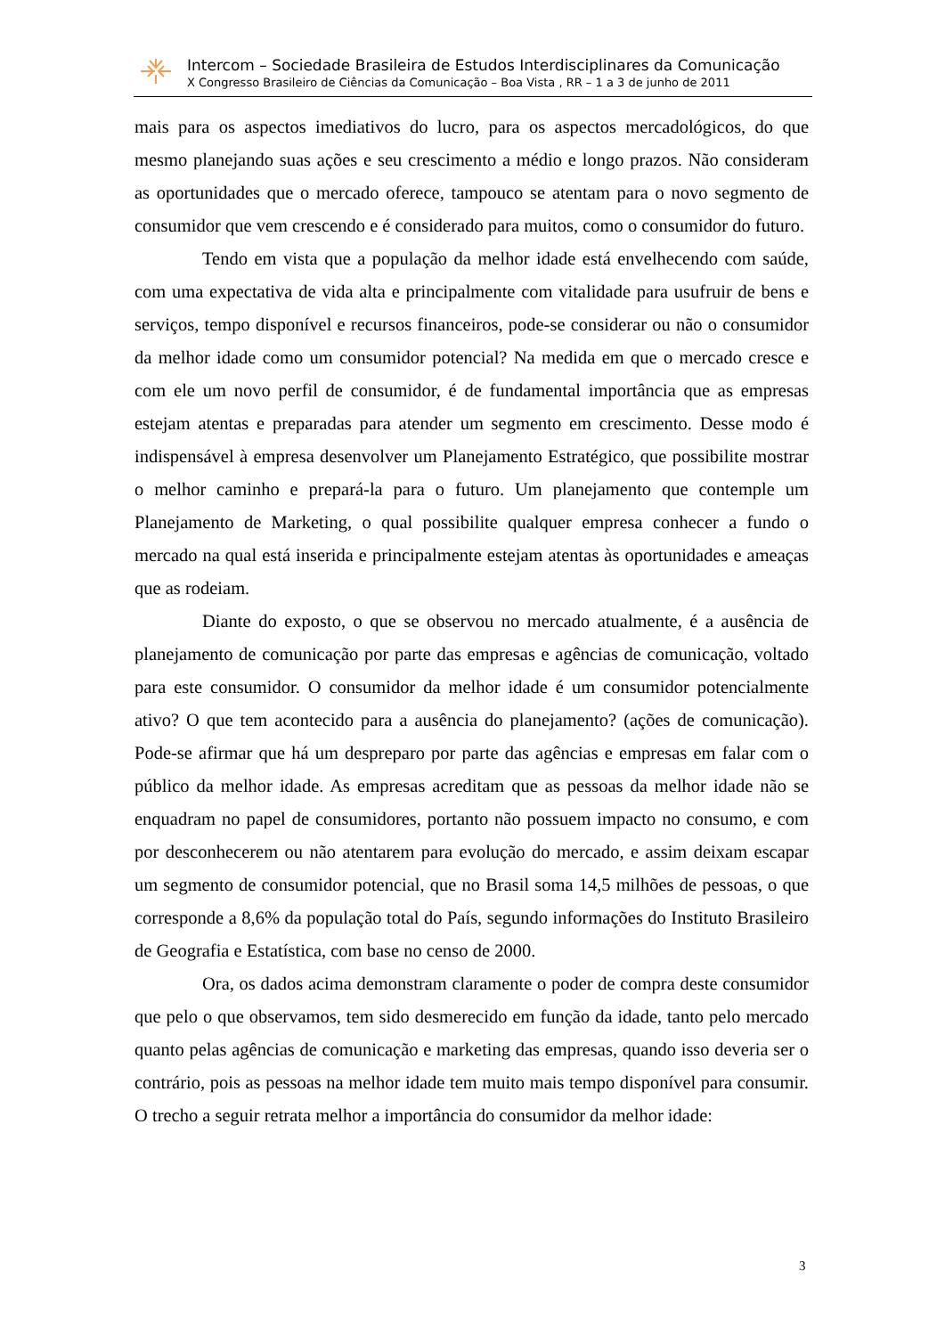Intercom – Sociedade Brasileira de Estudos Interdisciplinares da Comunicação
X Congresso Brasileiro de Ciências da Comunicação – Boa Vista , RR – 1 a 3 de junho de 2011
mais para os aspectos imediativos do lucro, para os aspectos mercadológicos, do que mesmo planejando suas ações e seu crescimento a médio e longo prazos. Não consideram as oportunidades que o mercado oferece, tampouco se atentam para o novo segmento de consumidor que vem crescendo e é considerado para muitos, como o consumidor do futuro.
Tendo em vista que a população da melhor idade está envelhecendo com saúde, com uma expectativa de vida alta e principalmente com vitalidade para usufruir de bens e serviços, tempo disponível e recursos financeiros, pode-se considerar ou não o consumidor da melhor idade como um consumidor potencial? Na medida em que o mercado cresce e com ele um novo perfil de consumidor, é de fundamental importância que as empresas estejam atentas e preparadas para atender um segmento em crescimento. Desse modo é indispensável à empresa desenvolver um Planejamento Estratégico, que possibilite mostrar o melhor caminho e prepará-la para o futuro. Um planejamento que contemple um Planejamento de Marketing, o qual possibilite qualquer empresa conhecer a fundo o mercado na qual está inserida e principalmente estejam atentas às oportunidades e ameaças que as rodeiam.
Diante do exposto, o que se observou no mercado atualmente, é a ausência de planejamento de comunicação por parte das empresas e agências de comunicação, voltado para este consumidor. O consumidor da melhor idade é um consumidor potencialmente ativo? O que tem acontecido para a ausência do planejamento? (ações de comunicação). Pode-se afirmar que há um despreparo por parte das agências e empresas em falar com o público da melhor idade. As empresas acreditam que as pessoas da melhor idade não se enquadram no papel de consumidores, portanto não possuem impacto no consumo, e com por desconhecerem ou não atentarem para evolução do mercado, e assim deixam escapar um segmento de consumidor potencial, que no Brasil soma 14,5 milhões de pessoas, o que corresponde a 8,6% da população total do País, segundo informações do Instituto Brasileiro de Geografia e Estatística, com base no censo de 2000.
Ora, os dados acima demonstram claramente o poder de compra deste consumidor que pelo o que observamos, tem sido desmerecido em função da idade, tanto pelo mercado quanto pelas agências de comunicação e marketing das empresas, quando isso deveria ser o contrário, pois as pessoas na melhor idade tem muito mais tempo disponível para consumir. O trecho a seguir retrata melhor a importância do consumidor da melhor idade:
3